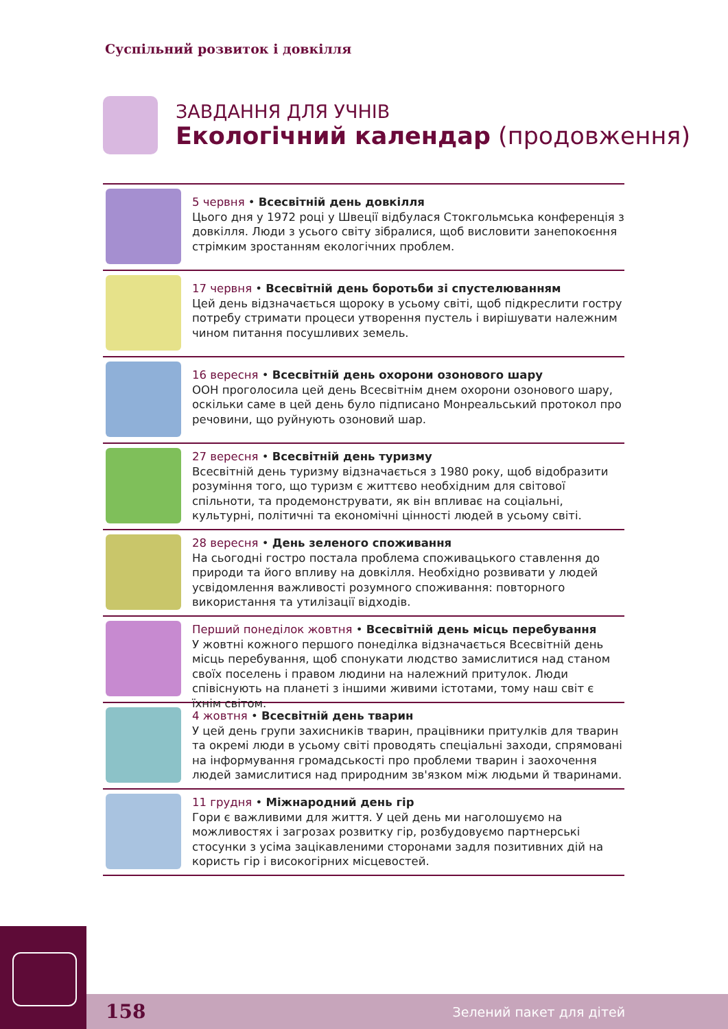Суспільний розвиток і довкілля
ЗАВДАННЯ ДЛЯ УЧНІВ
Екологічний календар (продовження)
5 червня • Всесвітній день довкілля
Цього дня у 1972 році у Швеції відбулася Стокгольмська конференція з довкілля. Люди з усього світу зібралися, щоб висловити занепокоєння стрімким зростанням екологічних проблем.
17 червня • Всесвітній день боротьби зі спустелюванням
Цей день відзначається щороку в усьому світі, щоб підкреслити гостру потребу стримати процеси утворення пустель і вирішувати належним чином питання посушливих земель.
16 вересня • Всесвітній день охорони озонового шару
ООН проголосила цей день Всесвітнім днем охорони озонового шару, оскільки саме в цей день було підписано Монреальський протокол про речовини, що руйнують озоновий шар.
27 вересня • Всесвітній день туризму
Всесвітній день туризму відзначається з 1980 року, щоб відобразити розуміння того, що туризм є життєво необхідним для світової спільноти, та продемонструвати, як він впливає на соціальні, культурні, політичні та економічні цінності людей в усьому світі.
28 вересня • День зеленого споживання
На сьогодні гостро постала проблема споживацького ставлення до природи та його впливу на довкілля. Необхідно розвивати у людей усвідомлення важливості розумного споживання: повторного використання та утилізації відходів.
Перший понеділок жовтня • Всесвітній день місць перебування
У жовтні кожного першого понеділка відзначається Всесвітній день місць перебування, щоб спонукати людство замислитися над станом своїх поселень і правом людини на належний притулок. Люди співіснують на планеті з іншими живими істотами, тому наш світ є їхнім світом.
4 жовтня • Всесвітній день тварин
У цей день групи захисників тварин, працівники притулків для тварин та окремі люди в усьому світі проводять спеціальні заходи, спрямовані на інформування громадськості про проблеми тварин і заохочення людей замислитися над природним зв'язком між людьми й тваринами.
11 грудня • Міжнародний день гір
Гори є важливими для життя. У цей день ми наголошуємо на можливостях і загрозах розвитку гір, розбудовуємо партнерські стосунки з усіма зацікавленими сторонами задля позитивних дій на користь гір і високогірних місцевостей.
158 Зелений пакет для дітей